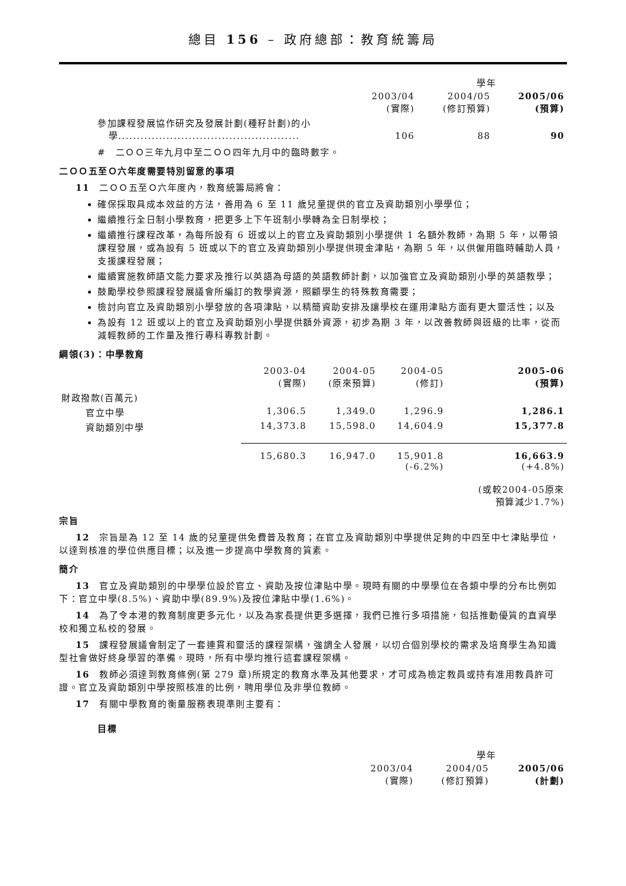總目 156 – 政府總部：教育統籌局
| | 學年 | | |
| | 2003/04 (實際) | 2004/05 (修訂預算) | 2005/06 (預算) |
| 參加課程發展協作研究及發展計劃(種籽計劃)的小 學................................................. | 106 | 88 | 90 |
#　二ＯＯ三年九月中至二ＯＯ四年九月中的臨時數字。
二ＯＯ五至Ｏ六年度需要特別留意的事項
11　二ＯＯ五至Ｏ六年度內，教育統籌局將會：
確保採取具成本效益的方法，善用為 6 至 11 歲兒童提供的官立及資助類別小學學位；
繼續推行全日制小學教育，把更多上下午班制小學轉為全日制學校；
繼續推行課程改革，為每所設有 6 班或以上的官立及資助類別小學提供 1 名額外教師，為期 5 年，以帶領課程發展，或為設有 5 班或以下的官立及資助類別小學提供現金津貼，為期 5 年，以供僱用臨時輔助人員，支援課程發展；
繼續實施教師語文能力要求及推行以英語為母語的英語教師計劃，以加強官立及資助類別小學的英語教學；
鼓勵學校參照課程發展議會所編訂的教學資源，照顧學生的特殊教育需要；
檢討向官立及資助類別小學發放的各項津貼，以精簡資助安排及讓學校在運用津貼方面有更大靈活性；以及
為設有 12 班或以上的官立及資助類別小學提供額外資源，初步為期 3 年，以改善教師與班級的比率，從而減輕教師的工作量及推行專科專教計劃。
綱領(3)：中學教育
| | 2003-04 (實際) | 2004-05 (原來預算) | 2004-05 (修訂) | 2005-06 (預算) |
| 財政撥款(百萬元) | | | | |
| 官立中學 | 1,306.5 | 1,349.0 | 1,296.9 | 1,286.1 |
| 資助類別中學 | 14,373.8 | 15,598.0 | 14,604.9 | 15,377.8 |
| | 15,680.3 | 16,947.0 | 15,901.8 (-6.2%) | 16,663.9 (+4.8%) (或較2004-05原來 預算減少1.7%) |
宗旨
12　宗旨是為 12 至 14 歲的兒童提供免費普及教育；在官立及資助類別中學提供足夠的中四至中七津貼學位，以達到核准的學位供應目標；以及進一步提高中學教育的質素。
簡介
13　官立及資助類別的中學學位設於官立、資助及按位津貼中學。現時有關的中學學位在各類中學的分布比例如下：官立中學(8.5%)、資助中學(89.9%)及按位津貼中學(1.6%)。
14　為了令本港的教育制度更多元化，以及為家長提供更多選擇，我們已推行多項措施，包括推動優質的直資學校和獨立私校的發展。
15　課程發展議會制定了一套連貫和靈活的課程架構，強調全人發展，以切合個別學校的需求及培育學生為知識型社會做好終身學習的準備。現時，所有中學均推行這套課程架構。
16　教師必須達到教育條例(第 279 章)所規定的教育水準及其他要求，才可成為檢定教員或持有准用教員許可證。官立及資助類別中學按照核准的比例，聘用學位及非學位教師。
17　有關中學教育的衡量服務表現準則主要有：
目標
| | 學年 | | |
| | 2003/04 (實際) | 2004/05 (修訂預算) | 2005/06 (計劃) |